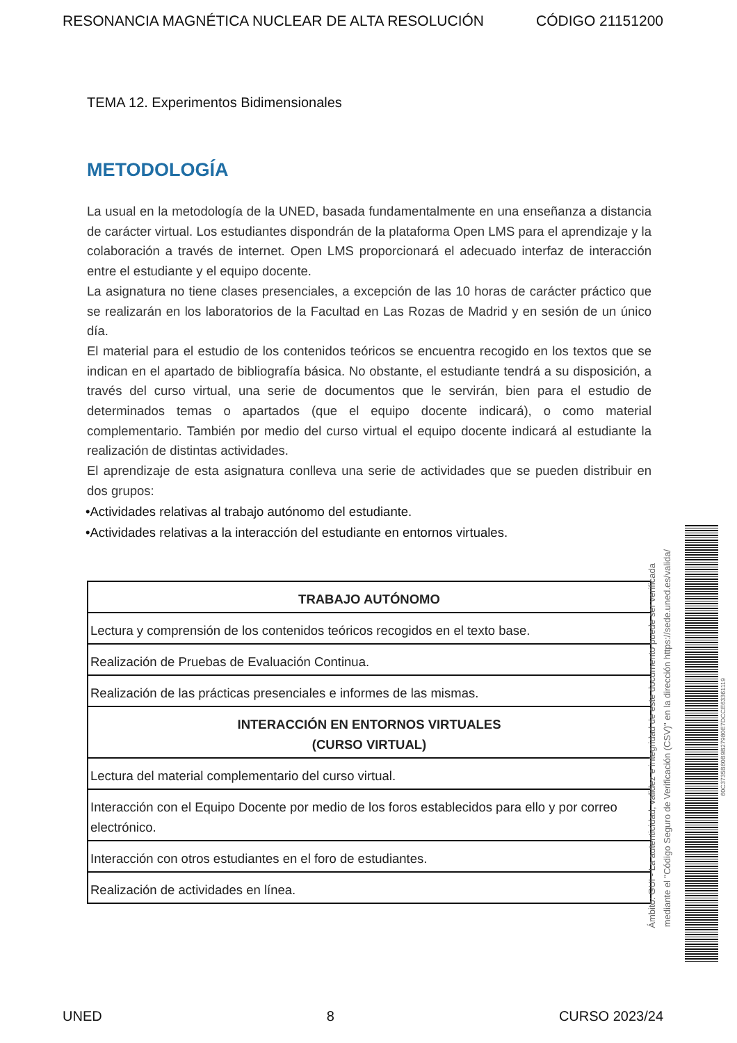RESONANCIA MAGNÉTICA NUCLEAR DE ALTA RESOLUCIÓN CÓDIGO 21151200
TEMA 12. Experimentos Bidimensionales
METODOLOGÍA
La usual en la metodología de la UNED, basada fundamentalmente en una enseñanza a distancia de carácter virtual. Los estudiantes dispondrán de la plataforma Open LMS para el aprendizaje y la colaboración a través de internet. Open LMS proporcionará el adecuado interfaz de interacción entre el estudiante y el equipo docente.
La asignatura no tiene clases presenciales, a excepción de las 10 horas de carácter práctico que se realizarán en los laboratorios de la Facultad en Las Rozas de Madrid y en sesión de un único día.
El material para el estudio de los contenidos teóricos se encuentra recogido en los textos que se indican en el apartado de bibliografía básica. No obstante, el estudiante tendrá a su disposición, a través del curso virtual, una serie de documentos que le servirán, bien para el estudio de determinados temas o apartados (que el equipo docente indicará), o como material complementario. También por medio del curso virtual el equipo docente indicará al estudiante la realización de distintas actividades.
El aprendizaje de esta asignatura conlleva una serie de actividades que se pueden distribuir en dos grupos:
•Actividades relativas al trabajo autónomo del estudiante.
•Actividades relativas a la interacción del estudiante en entornos virtuales.
| TRABAJO AUTÓNOMO |
| --- |
| Lectura y comprensión de los contenidos teóricos recogidos en el texto base. |
| Realización de Pruebas de Evaluación Continua. |
| Realización de las prácticas presenciales e informes de las mismas. |
| INTERACCIÓN EN ENTORNOS VIRTUALES (CURSO VIRTUAL) |
| Lectura del material complementario del curso virtual. |
| Interacción con el Equipo Docente por medio de los foros establecidos para ello y por correo electrónico. |
| Interacción con otros estudiantes en el foro de estudiantes. |
| Realización de actividades en línea. |
Ámbito: GUI - La autenticidad, validez e integridad de este documento puede ser verificada
mediante el "Código Seguro de Verificación (CSV)" en la dirección https://sede.uned.es/valida/
60C3735B60B9B27980E7DCCE63361119
UNED 8 CURSO 2023/24